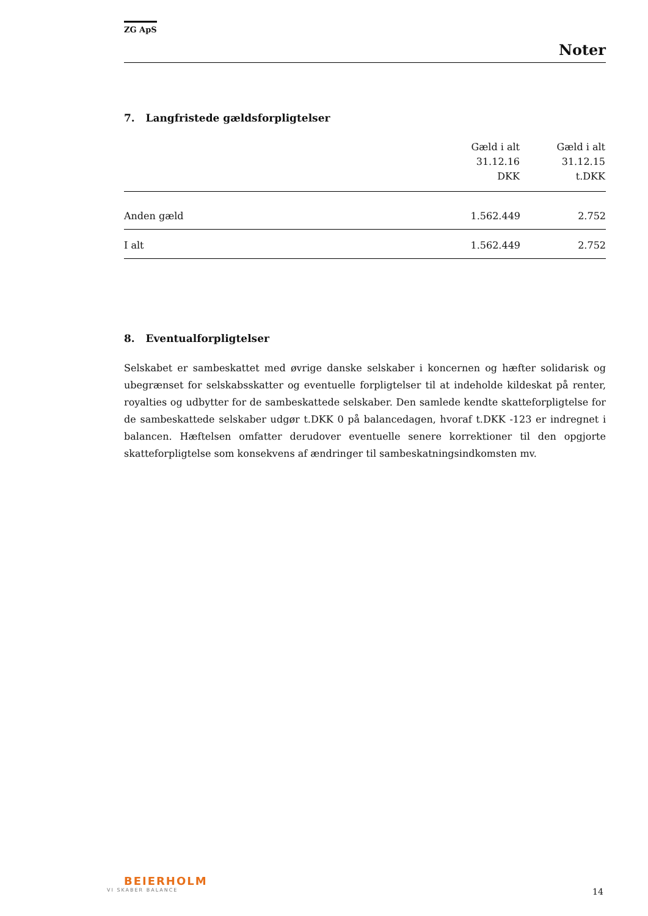ZG ApS
Noter
7. Langfristede gældsforpligtelser
| | Gæld i alt 31.12.16 DKK | Gæld i alt 31.12.15 t.DKK |
| --- | --- | --- |
| Anden gæld | 1.562.449 | 2.752 |
| I alt | 1.562.449 | 2.752 |
8. Eventualforpligtelser
Selskabet er sambeskattet med øvrige danske selskaber i koncernen og hæfter solidarisk og ubegrænset for selskabsskatter og eventuelle forpligtelser til at indeholde kildeskat på renter, royalties og udbytter for de sambeskattede selskaber. Den samlede kendte skatteforpligtelse for de sambeskattede selskaber udgør t.DKK 0 på balancedagen, hvoraf t.DKK -123 er indregnet i balancen. Hæftelsen omfatter derudover eventuelle senere korrektioner til den opgjorte skatteforpligtelse som konsekvens af ændringer til sambeskatningsindkomsten mv.
BEIERHOLM
VI SKABER BALANCE
14